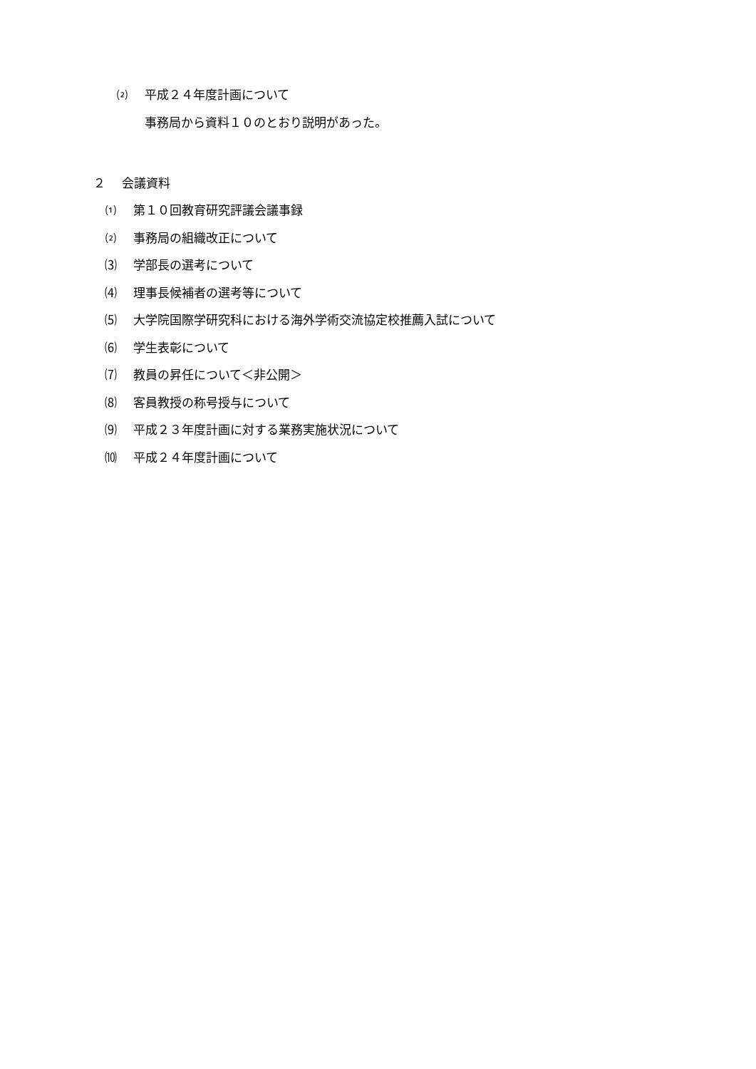⑵ 平成２４年度計画について
事務局から資料１０のとおり説明があった。
２ 会議資料
⑴ 第１０回教育研究評議会議事録
⑵ 事務局の組織改正について
⑶ 学部長の選考について
⑷ 理事長候補者の選考等について
⑸ 大学院国際学研究科における海外学術交流協定校推薦入試について
⑹ 学生表彰について
⑺ 教員の昇任について＜非公開＞
⑻ 客員教授の称号授与について
⑼ 平成２３年度計画に対する業務実施状況について
⑽ 平成２４年度計画について